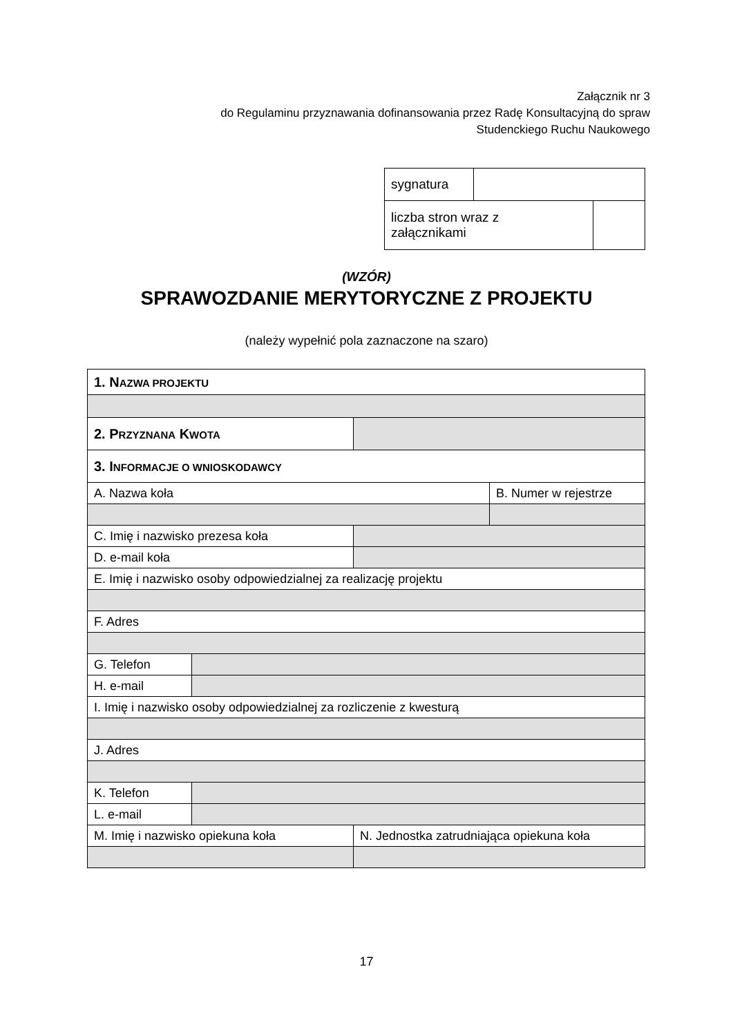Załącznik nr 3
do Regulaminu przyznawania dofinansowania przez Radę Konsultacyjną do spraw
Studenckiego Ruchu Naukowego
| sygnatura | | |
| liczba stron wraz z załącznikami | | |
(WZÓR)
SPRAWOZDANIE MERYTORYCZNE Z PROJEKTU
(należy wypełnić pola zaznaczone na szaro)
| 1. N AZWA PROJEKTU | | | |
| 2. P RZYZNANA K WOTA | | | |
| 3. I NFORMACJE O WNIOSKODAWCY | | | |
| A. Nazwa koła | | | B. Numer w rejestrze |
| C. Imię i nazwisko prezesa koła | | | |
| D. e-mail koła | | | |
| E. Imię i nazwisko osoby odpowiedzialnej za realizację projektu | | | |
| F. Adres | | | |
| G. Telefon | | | |
| H. e-mail | | | |
| I. Imię i nazwisko osoby odpowiedzialnej za rozliczenie z kwesturą | | | |
| J. Adres | | | |
| K. Telefon | | | |
| L. e-mail | | | |
| M. Imię i nazwisko opiekuna koła | | N. Jednostka zatrudniająca opiekuna koła | |
17